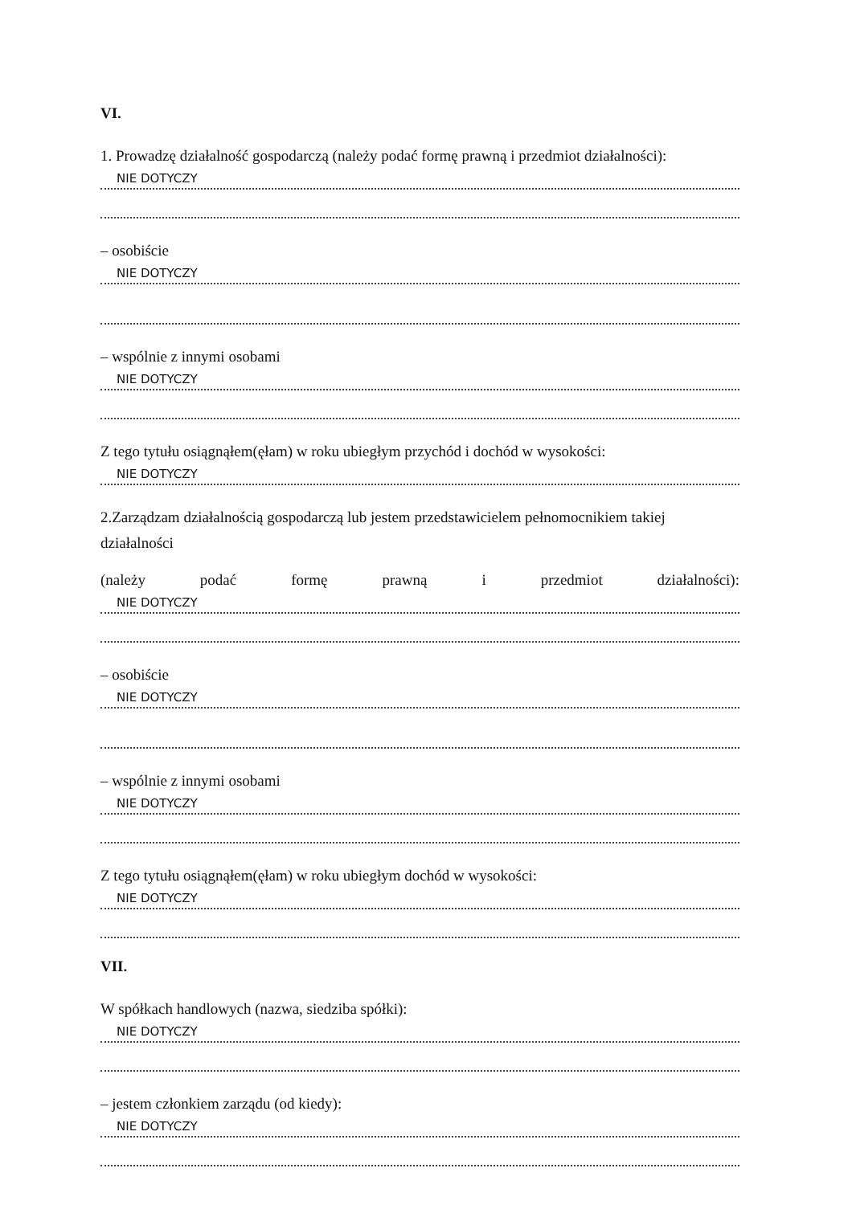VI.
1. Prowadzę działalność gospodarczą (należy podać formę prawną i przedmiot działalności):
NIE DOTYCZY
– osobiście
NIE DOTYCZY
– wspólnie z innymi osobami
NIE DOTYCZY
Z tego tytułu osiągnąłem(ęłam) w roku ubiegłym przychód i dochód w wysokości:
NIE DOTYCZY
2.Zarządzam działalnością gospodarczą lub jestem przedstawicielem pełnomocnikiem takiej działalności
(należy podać formę prawną i przedmiot działalności):
NIE DOTYCZY
– osobiście
NIE DOTYCZY
– wspólnie z innymi osobami
NIE DOTYCZY
Z tego tytułu osiągnąłem(ęłam) w roku ubiegłym dochód w wysokości:
NIE DOTYCZY
VII.
W spółkach handlowych (nazwa, siedziba spółki):
NIE DOTYCZY
– jestem członkiem zarządu (od kiedy):
NIE DOTYCZY